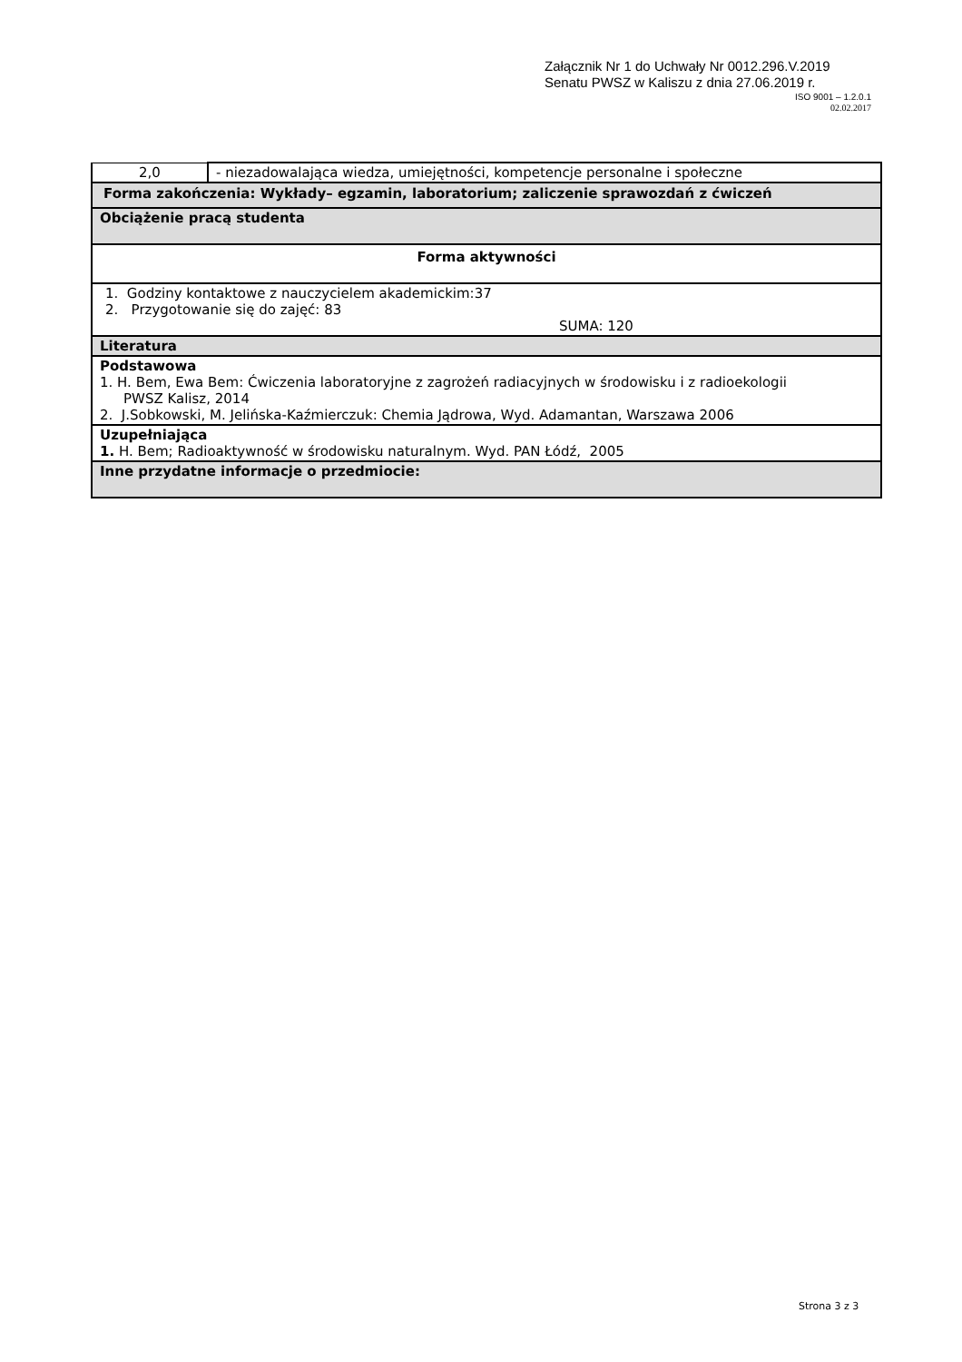Załącznik Nr 1 do Uchwały Nr 0012.296.V.2019
Senatu PWSZ w Kaliszu z dnia 27.06.2019 r.
ISO 9001 – 1.2.0.1
02.02.2017
| 2,0 | - niezadowalająca wiedza, umiejętności, kompetencje personalne i społeczne |
| Forma zakończenia: Wykłady– egzamin, laboratorium; zaliczenie sprawozdań z ćwiczeń | |
| Obciążenie pracą studenta | |
| Forma aktywności | |
| 1. Godziny kontaktowe z nauczycielem akademickim:37 2. Przygotowanie się do zajęć: 83 SUMA: 120 | |
| Literatura | |
| Podstawowa 1. H. Bem, Ewa Bem: Ćwiczenia laboratoryjne z zagrożeń radiacyjnych w środowisku i z radioekologii PWSZ Kalisz, 2014 2. J.Sobkowski, M. Jelińska-Kaźmierczuk: Chemia Jądrowa, Wyd. Adamantan, Warszawa 2006 | |
| Uzupełniająca 1. H. Bem; Radioaktywność w środowisku naturalnym. Wyd. PAN Łódź, 2005 | |
| Inne przydatne informacje o przedmiocie: | |
Strona 3 z 3